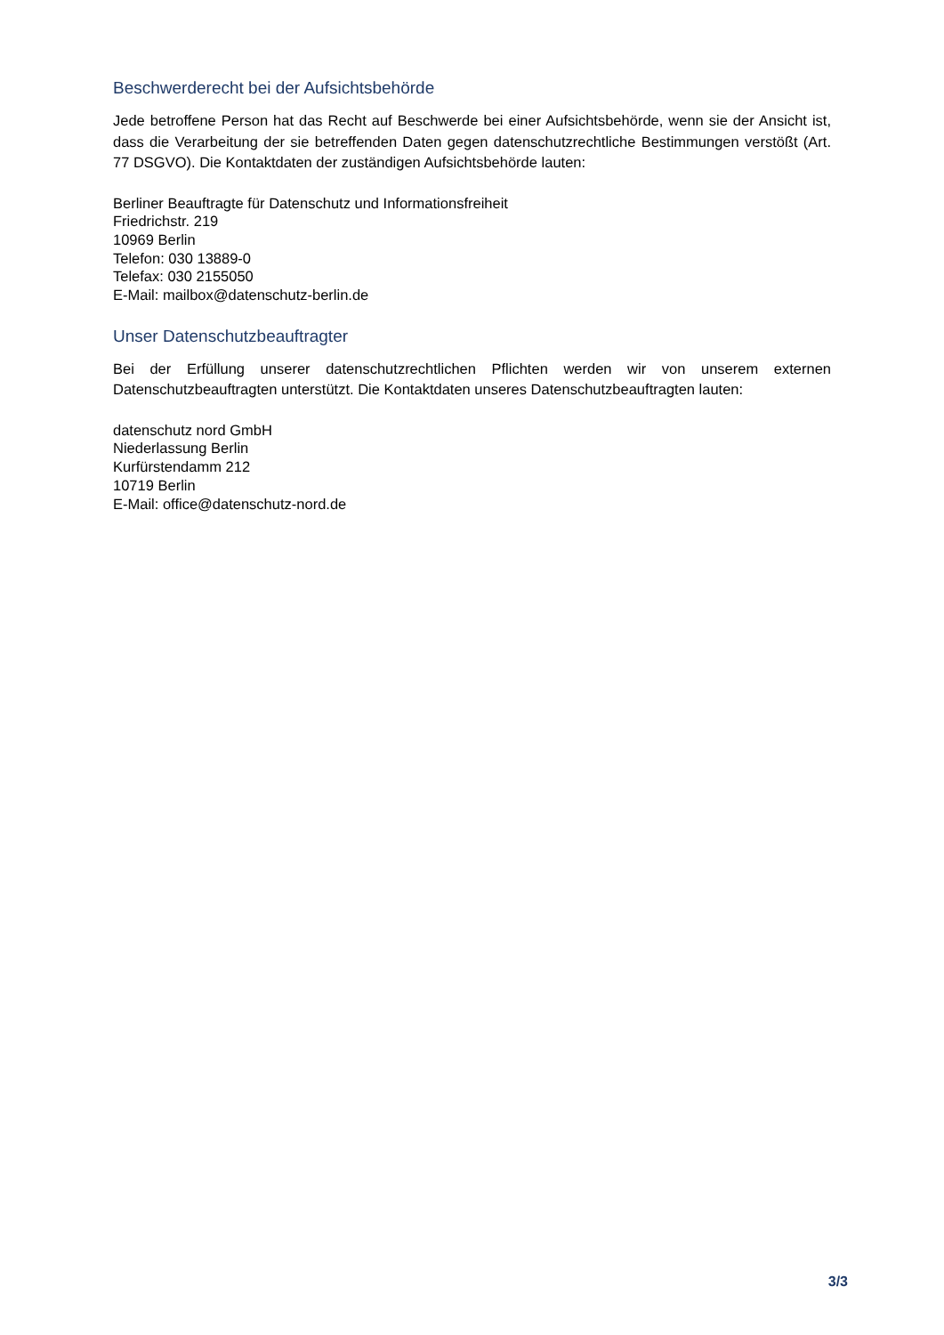Beschwerderecht bei der Aufsichtsbehörde
Jede betroffene Person hat das Recht auf Beschwerde bei einer Aufsichtsbehörde, wenn sie der Ansicht ist, dass die Verarbeitung der sie betreffenden Daten gegen datenschutzrechtliche Bestimmungen verstößt (Art. 77 DSGVO). Die Kontaktdaten der zuständigen Aufsichtsbehörde lauten:
Berliner Beauftragte für Datenschutz und Informationsfreiheit
Friedrichstr. 219
10969 Berlin
Telefon: 030 13889-0
Telefax: 030 2155050
E-Mail: mailbox@datenschutz-berlin.de
Unser Datenschutzbeauftragter
Bei der Erfüllung unserer datenschutzrechtlichen Pflichten werden wir von unserem externen Datenschutzbeauftragten unterstützt. Die Kontaktdaten unseres Datenschutzbeauftragten lauten:
datenschutz nord GmbH
Niederlassung Berlin
Kurfürstendamm 212
10719 Berlin
E-Mail: office@datenschutz-nord.de
3/3